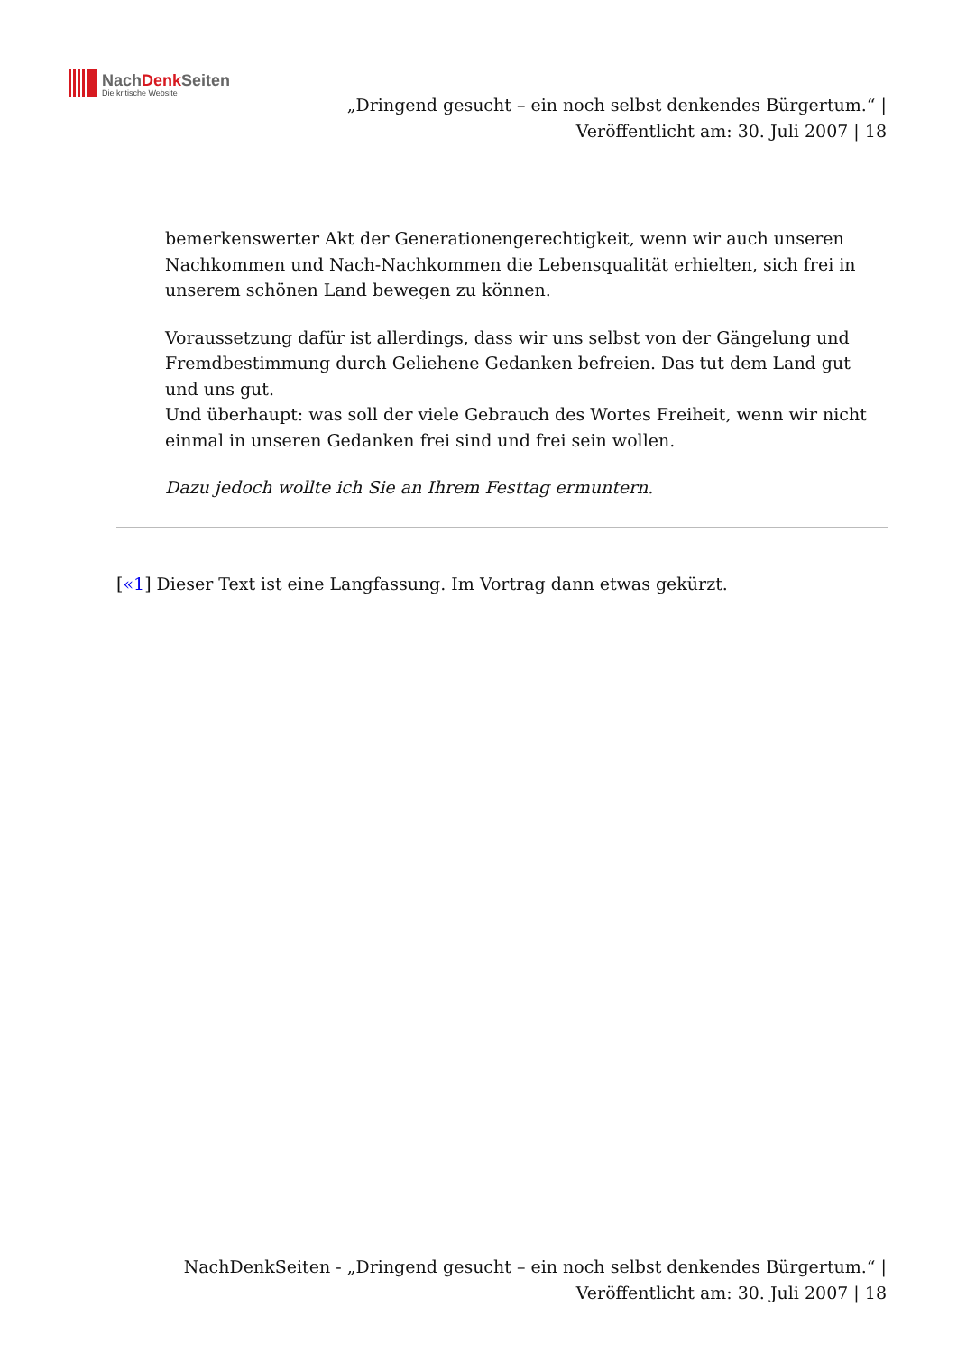NachDenk Seiten
Die kritische Website
„Dringend gesucht – ein noch selbst denkendes Bürgertum.“ |
Veröffentlicht am: 30. Juli 2007 | 18
bemerkenswerter Akt der Generationengerechtigkeit, wenn wir auch unseren Nachkommen und Nach-Nachkommen die Lebensqualität erhielten, sich frei in unserem schönen Land bewegen zu können.
Voraussetzung dafür ist allerdings, dass wir uns selbst von der Gängelung und Fremdbestimmung durch Geliehene Gedanken befreien. Das tut dem Land gut und uns gut.
Und überhaupt: was soll der viele Gebrauch des Wortes Freiheit, wenn wir nicht einmal in unseren Gedanken frei sind und frei sein wollen.
Dazu jedoch wollte ich Sie an Ihrem Festtag ermuntern.
[«1] Dieser Text ist eine Langfassung. Im Vortrag dann etwas gekürzt.
NachDenkSeiten - „Dringend gesucht – ein noch selbst denkendes Bürgertum.“ |
Veröffentlicht am: 30. Juli 2007 | 18